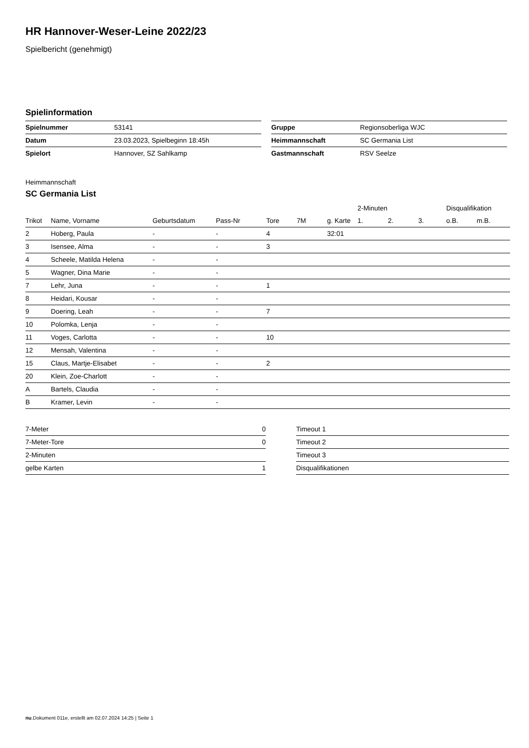HR Hannover-Weser-Leine 2022/23
Spielbericht (genehmigt)
Spielinformation
| Spielnummer | 53141 |
| Datum | 23.03.2023, Spielbeginn 18:45h |
| Spielort | Hannover, SZ Sahlkamp |
| Gruppe | Regionsoberliga WJC |
| Heimmannschaft | SC Germania List |
| Gastmannschaft | RSV Seelze |
Heimmannschaft
SC Germania List
| | | | | | | | 2-Minuten | | | Disqualifikation | |
| --- | --- | --- | --- | --- | --- | --- | --- | --- | --- | --- | --- |
| Trikot | Name, Vorname | Geburtsdatum | Pass-Nr | Tore | 7M | g. Karte | 1. | 2. | 3. | o.B. | m.B. |
| 2 | Hoberg, Paula | - | - | 4 | | 32:01 | | | | | |
| 3 | Isensee, Alma | - | - | 3 | | | | | | | |
| 4 | Scheele, Matilda Helena | - | - | | | | | | | | |
| 5 | Wagner, Dina Marie | - | - | | | | | | | | |
| 7 | Lehr, Juna | - | - | 1 | | | | | | | |
| 8 | Heidari, Kousar | - | - | | | | | | | | |
| 9 | Doering, Leah | - | - | 7 | | | | | | | |
| 10 | Polomka, Lenja | - | - | | | | | | | | |
| 11 | Voges, Carlotta | - | - | 10 | | | | | | | |
| 12 | Mensah, Valentina | - | - | | | | | | | | |
| 15 | Claus, Martje-Elisabet | - | - | 2 | | | | | | | |
| 20 | Klein, Zoe-Charlott | - | - | | | | | | | | |
| A | Bartels, Claudia | - | - | | | | | | | | |
| B | Kramer, Levin | - | - | | | | | | | | |
| 7-Meter | 0 |
| 7-Meter-Tore | 0 |
| 2-Minuten | |
| gelbe Karten | 1 |
| Timeout 1 |
| Timeout 2 |
| Timeout 3 |
| Disqualifikationen |
nu.Dokument 011e, erstellt am 02.07.2024 14:25 | Seite 1